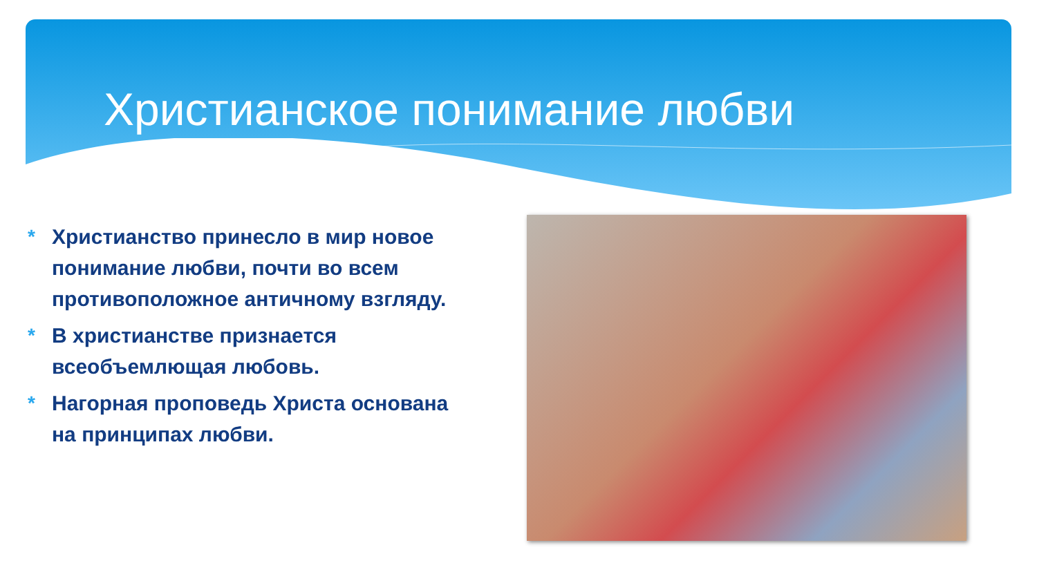Христианское понимание любви
* Христианство принесло в мир новое понимание любви, почти во всем противоположное античному взгляду.
* В христианстве признается всеобъемлющая любовь.
* Нагорная проповедь Христа основана на принципах любви.